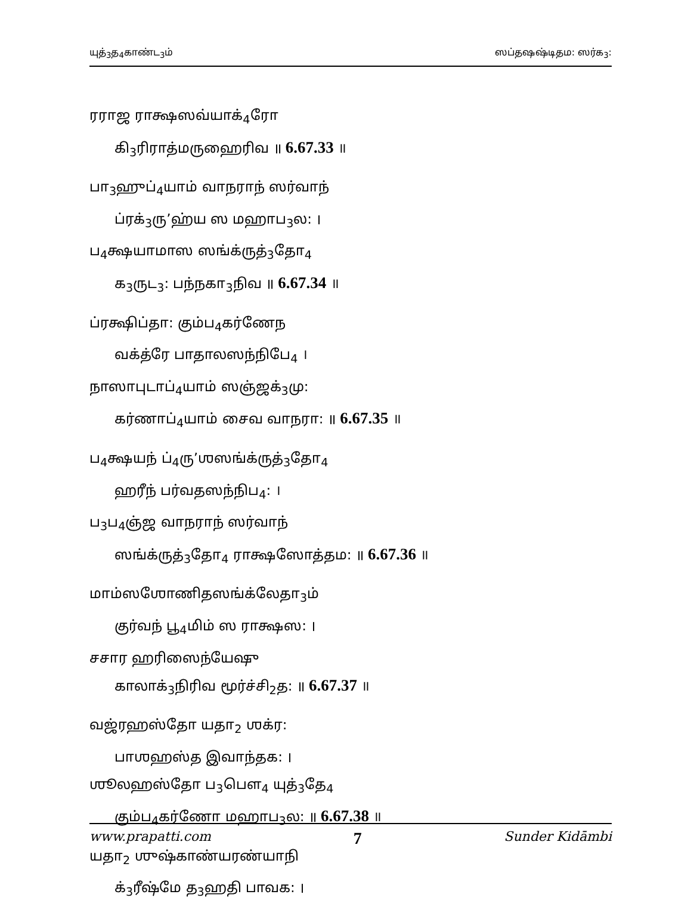யுத்<sub>3</sub>த<sub>4</sub>காண்ட<sub>3</sub>ம் ஸப்தஷஷ்டிதம: ஸர்க<sub>3</sub>:
ரராஜ ராக்ஷஸவ்யாக்<sub>4</sub>ரோ
கி<sub>3</sub>ரிராத்மருஹைரிவ ॥ 6.67.33 ॥
பா<sub>3</sub>ஹுப்<sub>4</sub>யாம் வாநராந் ஸர்வாந்
ப்ரக்<sub>3</sub>ரு’ஹ்ய ஸ மஹாப<sub>3</sub>ல: ।
ப<sub>4</sub>க்ஷயாமாஸ ஸங்க்ருத்<sub>3</sub>தோ<sub>4</sub>
க<sub>3</sub>ருட<sub>3</sub>: பந்நகா<sub>3</sub>நிவ ॥ 6.67.34 ॥
ப்ரக்ஷிப்தா: கும்ப<sub>4</sub>கர்ணேந
வக்த்ரே பாதாலஸந்நிபே<sub>4</sub> ।
நாஸாபுடாப்<sub>4</sub>யாம் ஸஞ்ஜக்<sub>3</sub>மு:
கர்ணாப்<sub>4</sub>யாம் சைவ வாநரா: ॥ 6.67.35 ॥
ப<sub>4</sub>க்ஷயந் ப்<sub>4</sub>ரு’ஶஸங்க்ருத்<sub>3</sub>தோ<sub>4</sub>
ஹரீந் பர்வதஸந்நிப<sub>4</sub>: ।
ப<sub>3</sub>ப<sub>4</sub>ஞ்ஜ வாநராந் ஸர்வாந்
ஸங்க்ருத்<sub>3</sub>தோ<sub>4</sub> ராக்ஷஸோத்தம: ॥ 6.67.36 ॥
மாம்ஸஶோணிதஸங்க்லேதா<sub>3</sub>ம்
குர்வந் பூ<sub>4</sub>மிம் ஸ ராக்ஷஸ: ।
சசார ஹரிஸைந்யேஷு
காலாக்<sub>3</sub>நிரிவ மூர்ச்சி<sub>2</sub>த: ॥ 6.67.37 ॥
வஜ்ரஹஸ்தோ யதா<sub>2</sub> ஶக்ர:
பாஶஹஸ்த இவாந்தக: ।
ஶூலஹஸ்தோ ப<sub>3</sub>பௌ<sub>4</sub> யுத்<sub>3</sub>தே<sub>4</sub>
கும்ப<sub>4</sub>கர்ணோ மஹாப<sub>3</sub>ல: ॥ 6.67.38 ॥
யதா<sub>2</sub> ஶுஷ்காண்யரண்யாநி
க்<sub>3</sub>ரீஷ்மே த<sub>3</sub>ஹதி பாவக: ।
www.prapatti.com 7 Sunder Kidāmbi